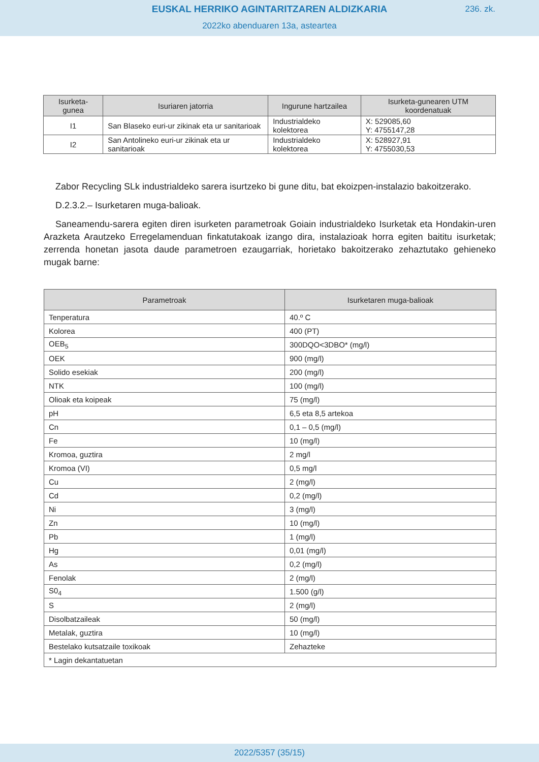EUSKAL HERRIKO AGINTARITZAREN ALDIZKARIA
236. zk.
2022ko abenduaren 13a, asteartea
| Isurketa-gunea | Isuriaren jatorria | Ingurune hartzailea | Isurketa-gunearen UTM koordenatuak |
| --- | --- | --- | --- |
| I1 | San Blaseko euri-ur zikinak eta ur sanitarioak | Industrialdeko kolektorea | X: 529085,60 Y: 4755147,28 |
| I2 | San Antolineko euri-ur zikinak eta ur sanitarioak | Industrialdeko kolektorea | X: 528927,91 Y: 4755030,53 |
Zabor Recycling SLk industrialdeko sarera isurtzeko bi gune ditu, bat ekoizpen-instalazio bakoitzerako.
D.2.3.2.– Isurketaren muga-balioak.
Saneamendu-sarera egiten diren isurketen parametroak Goiain industrialdeko Isurketak eta Hondakin-uren Arazketa Arautzeko Erregelamenduan finkatutakoak izango dira, instalazioak horra egiten baititu isurketak; zerrenda honetan jasota daude parametroen ezaugarriak, horietako bakoitzerako zehaztutako gehieneko mugak barne:
| Parametroak | Isurketaren muga-balioak |
| --- | --- |
| Tenperatura | 40.º C |
| Kolorea | 400 (PT) |
| OEB<sub>5</sub> | 300DQO<3DBO* (mg/l) |
| OEK | 900 (mg/l) |
| Solido esekiak | 200 (mg/l) |
| NTK | 100 (mg/l) |
| Olioak eta koipeak | 75 (mg/l) |
| pH | 6,5 eta 8,5 artekoa |
| Cn | 0,1 – 0,5 (mg/l) |
| Fe | 10 (mg/l) |
| Kromoa, guztira | 2 mg/l |
| Kromoa (VI) | 0,5 mg/l |
| Cu | 2 (mg/l) |
| Cd | 0,2 (mg/l) |
| Ni | 3 (mg/l) |
| Zn | 10 (mg/l) |
| Pb | 1 (mg/l) |
| Hg | 0,01 (mg/l) |
| As | 0,2 (mg/l) |
| Fenolak | 2 (mg/l) |
| S0<sub>4</sub> | 1.500 (g/l) |
| S | 2 (mg/l) |
| Disolbatzaileak | 50 (mg/l) |
| Metalak, guztira | 10 (mg/l) |
| Bestelako kutsatzaile toxikoak | Zehazteke |
| * Lagin dekantatuetan | |
2022/5357 (35/15)